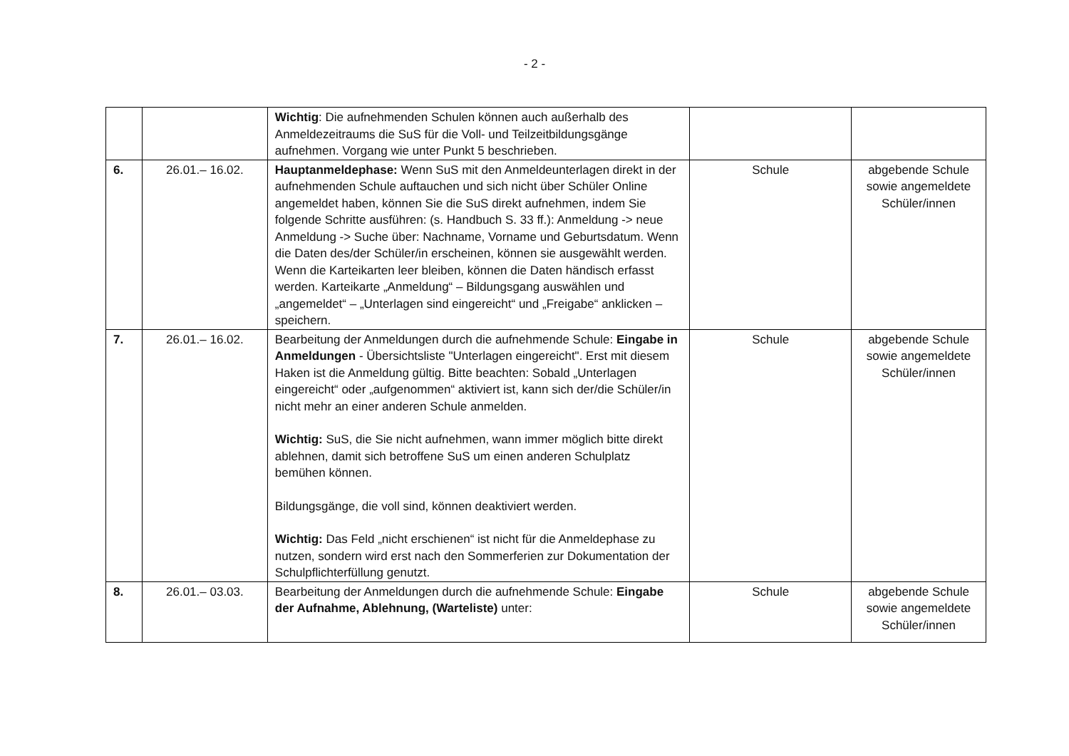- 2 -
| | | Wichtig : Die aufnehmenden Schulen können auch außerhalb des Anmeldezeitraums die SuS für die Voll- und Teilzeitbildungsgänge aufnehmen. Vorgang wie unter Punkt 5 beschrieben. | | |
| 6. | 26.01.– 16.02. | Hauptanmeldephase: Wenn SuS mit den Anmeldeunterlagen direkt in der aufnehmenden Schule auftauchen und sich nicht über Schüler Online angemeldet haben, können Sie die SuS direkt aufnehmen, indem Sie folgende Schritte ausführen: (s. Handbuch S. 33 ff.): Anmeldung -> neue Anmeldung -> Suche über: Nachname, Vorname und Geburtsdatum. Wenn die Daten des/der Schüler/in erscheinen, können sie ausgewählt werden. Wenn die Karteikarten leer bleiben, können die Daten händisch erfasst werden. Karteikarte „Anmeldung“ – Bildungsgang auswählen und „angemeldet“ – „Unterlagen sind eingereicht“ und „Freigabe“ anklicken – speichern. | Schule | abgebende Schule sowie angemeldete Schüler/innen |
| 7. | 26.01.– 16.02. | Bearbeitung der Anmeldungen durch die aufnehmende Schule: Eingabe in Anmeldungen - Übersichtsliste "Unterlagen eingereicht". Erst mit diesem Haken ist die Anmeldung gültig. Bitte beachten: Sobald „Unterlagen eingereicht“ oder „aufgenommen“ aktiviert ist, kann sich der/die Schüler/in nicht mehr an einer anderen Schule anmelden. Wichtig: SuS, die Sie nicht aufnehmen, wann immer möglich bitte direkt ablehnen, damit sich betroffene SuS um einen anderen Schulplatz bemühen können. Bildungsgänge, die voll sind, können deaktiviert werden. Wichtig: Das Feld „nicht erschienen“ ist nicht für die Anmeldephase zu nutzen, sondern wird erst nach den Sommerferien zur Dokumentation der Schulpflichterfüllung genutzt. | Schule | abgebende Schule sowie angemeldete Schüler/innen |
| 8. | 26.01.– 03.03. | Bearbeitung der Anmeldungen durch die aufnehmende Schule: Eingabe der Aufnahme, Ablehnung, (Warteliste) unter: | Schule | abgebende Schule sowie angemeldete Schüler/innen |